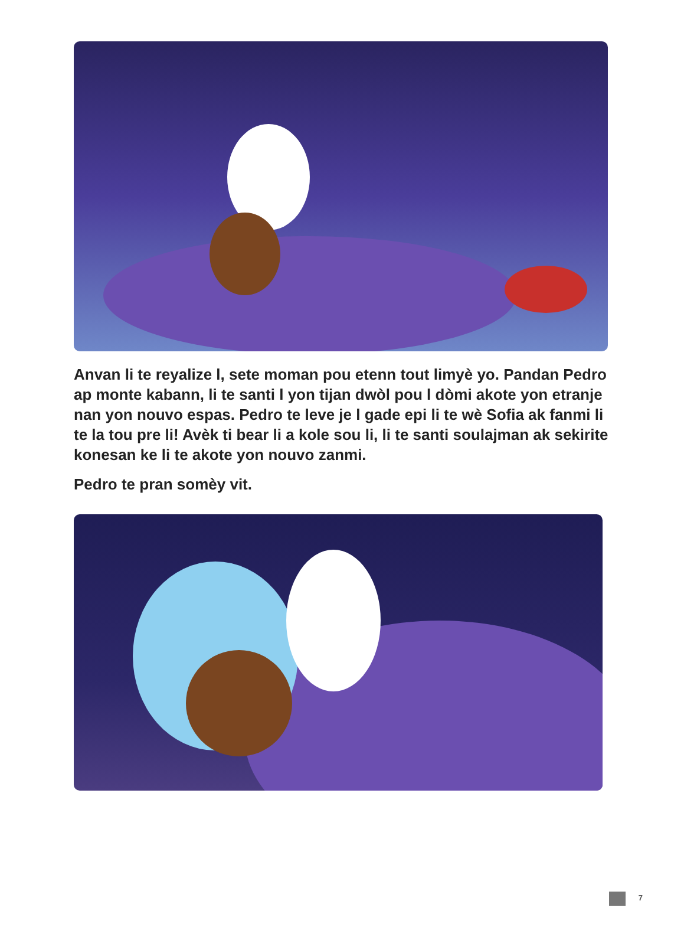Anvan li te reyalize l, sete moman pou etenn tout limyè yo. Pandan Pedro ap monte kabann, li te santi l yon tijan dwòl pou l dòmi akote yon etranje nan yon nouvo espas. Pedro te leve je l gade epi li te wè Sofia ak fanmi li te la tou pre li! Avèk ti bear li a kole sou li, li te santi soulajman ak sekirite konesan ke li te akote yon nouvo zanmi.
Pedro te pran somèy vit.
7